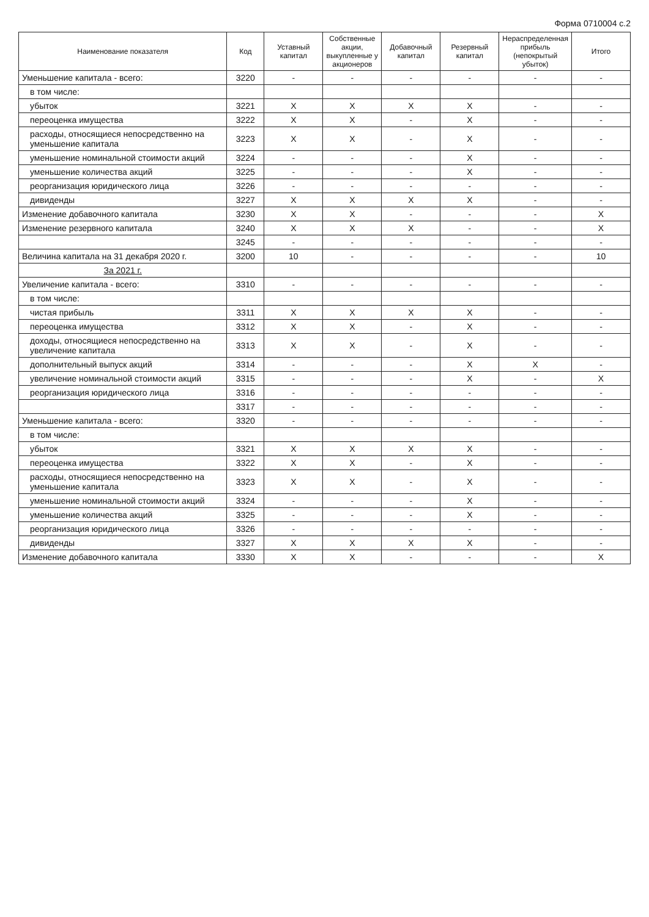Форма 0710004 с.2
| Наименование показателя | Код | Уставный капитал | Собственные акции, выкупленные у акционеров | Добавочный капитал | Резервный капитал | Нераспределенная прибыль (непокрытый убыток) | Итого |
| --- | --- | --- | --- | --- | --- | --- | --- |
| Уменьшение капитала - всего: | 3220 | - | - | - | - | - | - |
| в том числе: | | | | | | | |
| убыток | 3221 | X | X | X | X | - | - |
| переоценка имущества | 3222 | X | X | - | X | - | - |
| расходы, относящиеся непосредственно на уменьшение капитала | 3223 | X | X | - | X | - | - |
| уменьшение номинальной стоимости акций | 3224 | - | - | - | X | - | - |
| уменьшение количества акций | 3225 | - | - | - | X | - | - |
| реорганизация юридического лица | 3226 | - | - | - | - | - | - |
| дивиденды | 3227 | X | X | X | X | - | - |
| Изменение добавочного капитала | 3230 | X | X | - | - | - | X |
| Изменение резервного капитала | 3240 | X | X | X | - | - | X |
| | 3245 | - | - | - | - | - | - |
| Величина капитала на 31 декабря 2020 г. | 3200 | 10 | - | - | - | - | 10 |
| За 2021 г. | | | | | | | |
| Увеличение капитала - всего: | 3310 | - | - | - | - | - | - |
| в том числе: | | | | | | | |
| чистая прибыль | 3311 | X | X | X | X | - | - |
| переоценка имущества | 3312 | X | X | - | X | - | - |
| доходы, относящиеся непосредственно на увеличение капитала | 3313 | X | X | - | X | - | - |
| дополнительный выпуск акций | 3314 | - | - | - | X | X | - |
| увеличение номинальной стоимости акций | 3315 | - | - | - | X | - | X |
| реорганизация юридического лица | 3316 | - | - | - | - | - | - |
| | 3317 | - | - | - | - | - | - |
| Уменьшение капитала - всего: | 3320 | - | - | - | - | - | - |
| в том числе: | | | | | | | |
| убыток | 3321 | X | X | X | X | - | - |
| переоценка имущества | 3322 | X | X | - | X | - | - |
| расходы, относящиеся непосредственно на уменьшение капитала | 3323 | X | X | - | X | - | - |
| уменьшение номинальной стоимости акций | 3324 | - | - | - | X | - | - |
| уменьшение количества акций | 3325 | - | - | - | X | - | - |
| реорганизация юридического лица | 3326 | - | - | - | - | - | - |
| дивиденды | 3327 | X | X | X | X | - | - |
| Изменение добавочного капитала | 3330 | X | X | - | - | - | X |